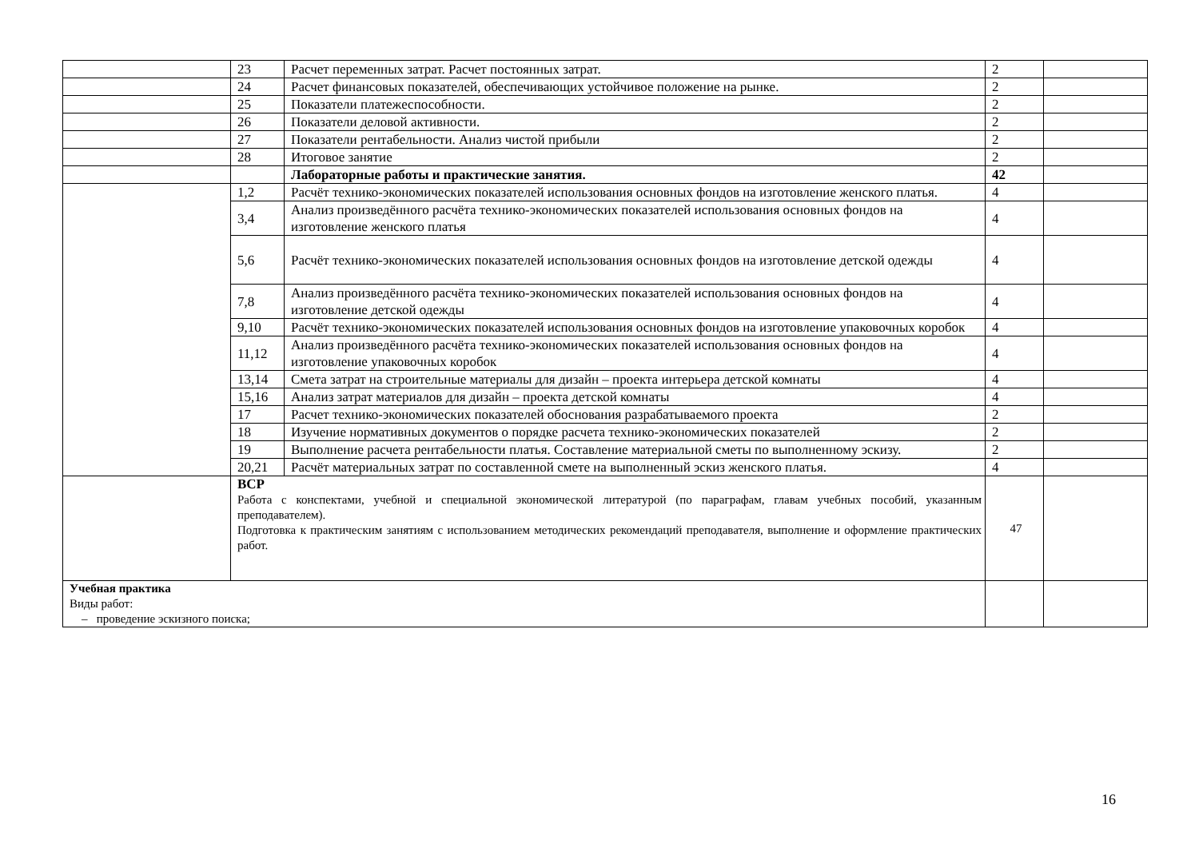| | 23 | Расчет переменных затрат. Расчет постоянных затрат. | 2 | |
| | 24 | Расчет финансовых показателей, обеспечивающих устойчивое положение на рынке. | 2 | |
| | 25 | Показатели платежеспособности. | 2 | |
| | 26 | Показатели деловой активности. | 2 | |
| | 27 | Показатели рентабельности. Анализ чистой прибыли | 2 | |
| | 28 | Итоговое занятие | 2 | |
| | | Лабораторные работы и практические занятия. | 42 | |
| | 1,2 | Расчёт технико-экономических показателей использования основных фондов на изготовление женского платья. | 4 | |
| | 3,4 | Анализ произведённого расчёта технико-экономических показателей использования основных фондов на изготовление женского платья | 4 | |
| | 5,6 | Расчёт технико-экономических показателей использования основных фондов на изготовление детской одежды | 4 | |
| | 7,8 | Анализ произведённого расчёта технико-экономических показателей использования основных фондов на изготовление детской одежды | 4 | |
| | 9,10 | Расчёт технико-экономических показателей использования основных фондов на изготовление упаковочных коробок | 4 | |
| | 11,12 | Анализ произведённого расчёта технико-экономических показателей использования основных фондов на изготовление упаковочных коробок | 4 | |
| | 13,14 | Смета затрат на строительные материалы для дизайн – проекта интерьера детской комнаты | 4 | |
| | 15,16 | Анализ затрат материалов для дизайн – проекта детской комнаты | 4 | |
| | 17 | Расчет технико-экономических показателей обоснования разрабатываемого проекта | 2 | |
| | 18 | Изучение нормативных документов о порядке расчета технико-экономических показателей | 2 | |
| | 19 | Выполнение расчета рентабельности платья. Составление материальной сметы по выполненному эскизу. | 2 | |
| | 20,21 | Расчёт материальных затрат по составленной смете на выполненный эскиз женского платья. | 4 | |
| | ВСР Работа с конспектами, учебной и специальной экономической литературой (по параграфам, главам учебных пособий, указанным преподавателем). Подготовка к практическим занятиям с использованием методических рекомендаций преподавателя, выполнение и оформление практических работ. | | 47 | |
| Учебная практика Виды работ: – проведение эскизного поиска; | | | | |
16